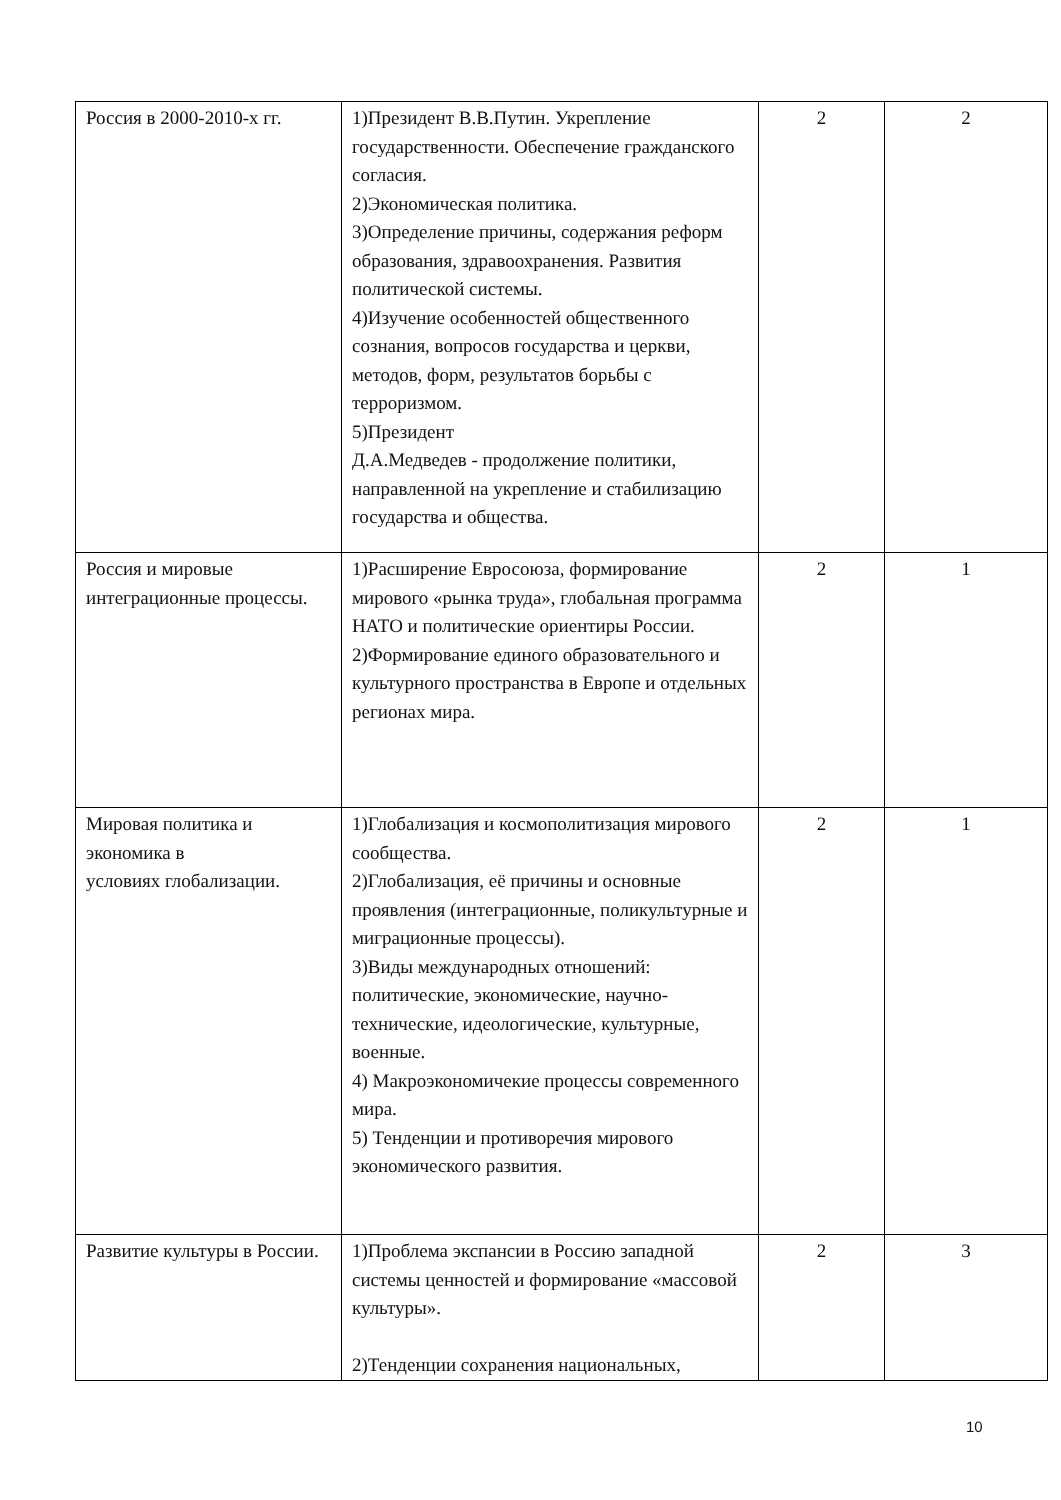| Россия в 2000-2010-х гг. | 1)Президент В.В.Путин. Укрепление государственности. Обеспечение гражданского согласия. 2)Экономическая политика. 3)Определение причины, содержания реформ образования, здравоохранения. Развития политической системы. 4)Изучение особенностей общественного сознания, вопросов государства и церкви, методов, форм, результатов борьбы с терроризмом. 5)Президент Д.А.Медведев - продолжение политики, направленной на укрепление и стабилизацию государства и общества. | 2 | 2 |
| Россия и мировые интеграционные процессы. | 1)Расширение Евросоюза, формирование мирового «рынка труда», глобальная программа НАТО и политические ориентиры России. 2)Формирование единого образовательного и культурного пространства в Европе и отдельных регионах мира. | 2 | 1 |
| Мировая политика и экономика в условиях глобализации. | 1)Глобализация и космополитизация мирового сообщества. 2)Глобализация, её причины и основные проявления (интеграционные, поликультурные и миграционные процессы). 3)Виды международных отношений: политические, экономические, научно-технические, идеологические, культурные, военные. 4) Макроэкономичекие процессы современного мира. 5) Тенденции и противоречия мирового экономического развития. | 2 | 1 |
| Развитие культуры в России. | 1)Проблема экспансии в Россию западной системы ценностей и формирование «массовой культуры». 2)Тенденции сохранения национальных, | 2 | 3 |
10